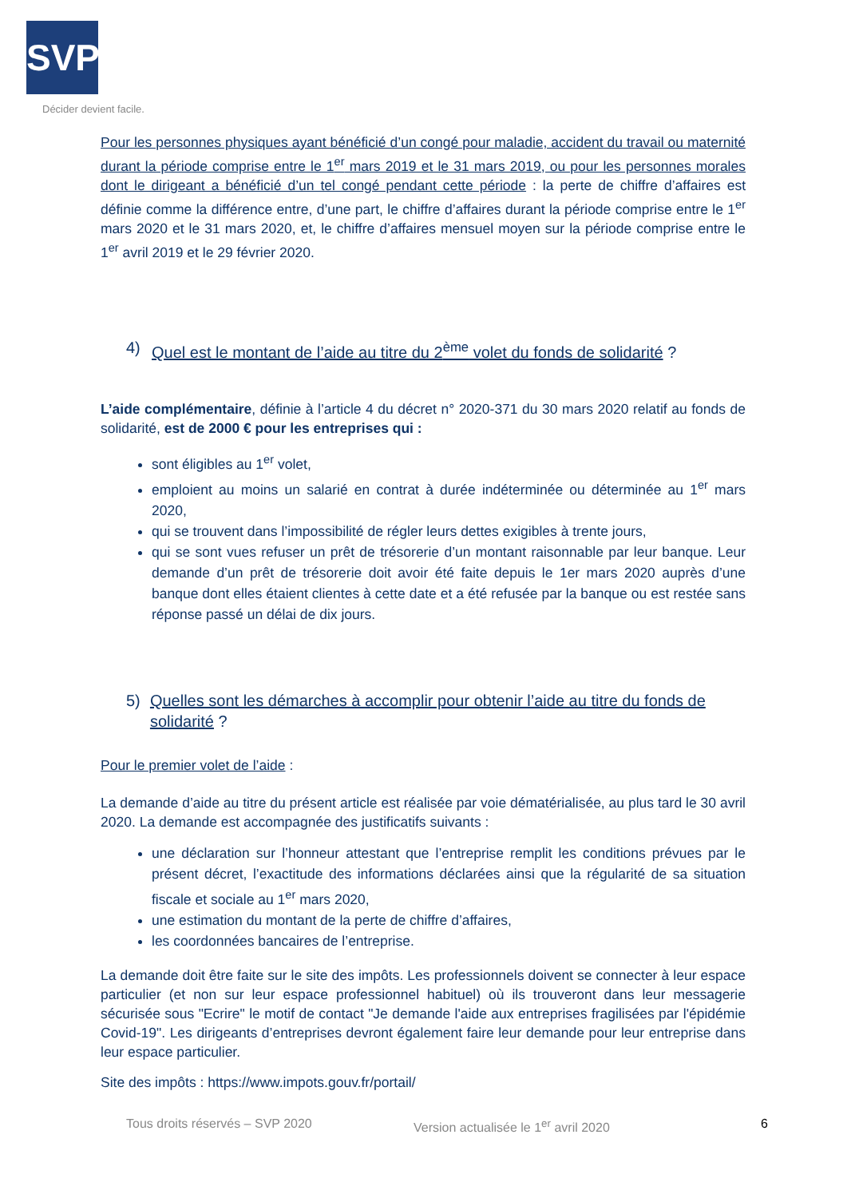SVP
Décider devient facile.
Pour les personnes physiques ayant bénéficié d’un congé pour maladie, accident du travail ou maternité durant la période comprise entre le 1<sup>er</sup> mars 2019 et le 31 mars 2019, ou pour les personnes morales dont le dirigeant a bénéficié d’un tel congé pendant cette période : la perte de chiffre d’affaires est définie comme la différence entre, d’une part, le chiffre d’affaires durant la période comprise entre le 1<sup>er</sup> mars 2020 et le 31 mars 2020, et, le chiffre d’affaires mensuel moyen sur la période comprise entre le 1<sup>er</sup> avril 2019 et le 29 février 2020.
4) Quel est le montant de l’aide au titre du 2<sup>ème</sup> volet du fonds de solidarité ?
L’aide complémentaire, définie à l’article 4 du décret n° 2020-371 du 30 mars 2020 relatif au fonds de solidarité, est de 2000 € pour les entreprises qui :
sont éligibles au 1<sup>er</sup> volet,
emploient au moins un salarié en contrat à durée indéterminée ou déterminée au 1<sup>er</sup> mars 2020,
qui se trouvent dans l’impossibilité de régler leurs dettes exigibles à trente jours,
qui se sont vues refuser un prêt de trésorerie d’un montant raisonnable par leur banque. Leur demande d’un prêt de trésorerie doit avoir été faite depuis le 1er mars 2020 auprès d’une banque dont elles étaient clientes à cette date et a été refusée par la banque ou est restée sans réponse passé un délai de dix jours.
5) Quelles sont les démarches à accomplir pour obtenir l’aide au titre du fonds de solidarité ?
Pour le premier volet de l’aide :
La demande d’aide au titre du présent article est réalisée par voie dématérialisée, au plus tard le 30 avril 2020. La demande est accompagnée des justificatifs suivants :
une déclaration sur l’honneur attestant que l’entreprise remplit les conditions prévues par le présent décret, l’exactitude des informations déclarées ainsi que la régularité de sa situation fiscale et sociale au 1<sup>er</sup> mars 2020,
une estimation du montant de la perte de chiffre d’affaires,
les coordonnées bancaires de l’entreprise.
La demande doit être faite sur le site des impôts. Les professionnels doivent se connecter à leur espace particulier (et non sur leur espace professionnel habituel) où ils trouveront dans leur messagerie sécurisée sous "Ecrire" le motif de contact "Je demande l'aide aux entreprises fragilisées par l'épidémie Covid-19". Les dirigeants d’entreprises devront également faire leur demande pour leur entreprise dans leur espace particulier.
Site des impôts : https://www.impots.gouv.fr/portail/
Tous droits réservés – SVP 2020 Version actualisée le 1<sup>er</sup> avril 2020 6